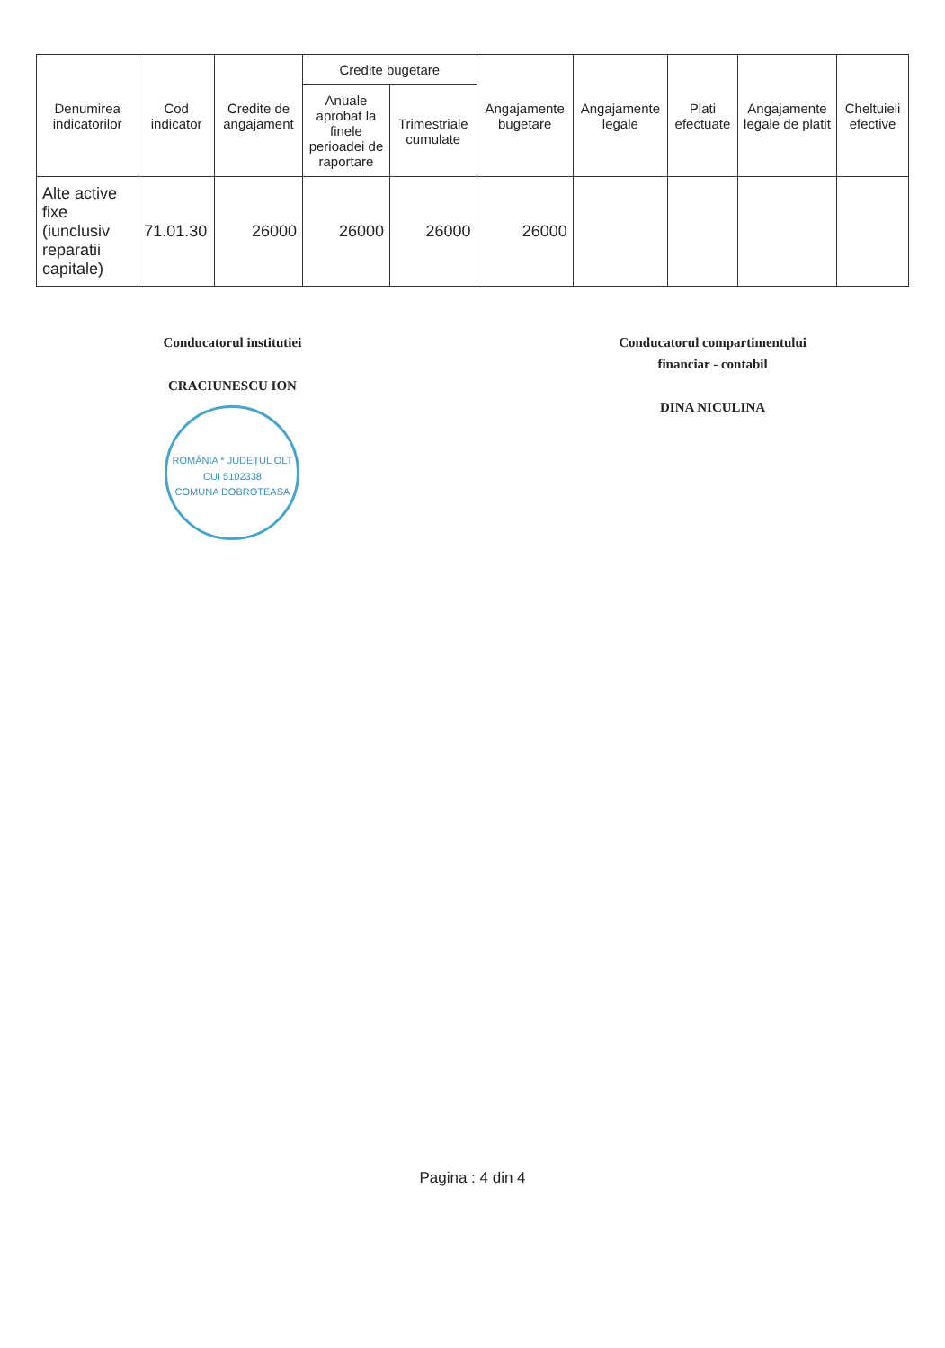| Denumirea indicatorilor | Cod indicator | Credite de angajament | Credite bugetare | | Angajamente bugetare | Angajamente legale | Plati efectuate | Angajamente legale de platit | Cheltuieli efective |
| --- | --- | --- | --- | --- | --- | --- | --- | --- | --- |
| | | | Anuale aprobat la finele perioadei de raportare | Trimestriale cumulate | | | | | |
| Alte active fixe (iunclusiv reparatii capitale) | 71.01.30 | 26000 | 26000 | 26000 | 26000 | | | | |
Conducatorul institutiei
CRACIUNESCU ION
ROMÂNIA * JUDEȚUL OLT
CUI 5102338
COMUNA DOBROTEASA
Conducatorul compartimentului
financiar - contabil
DINA NICULINA
Pagina : 4 din 4